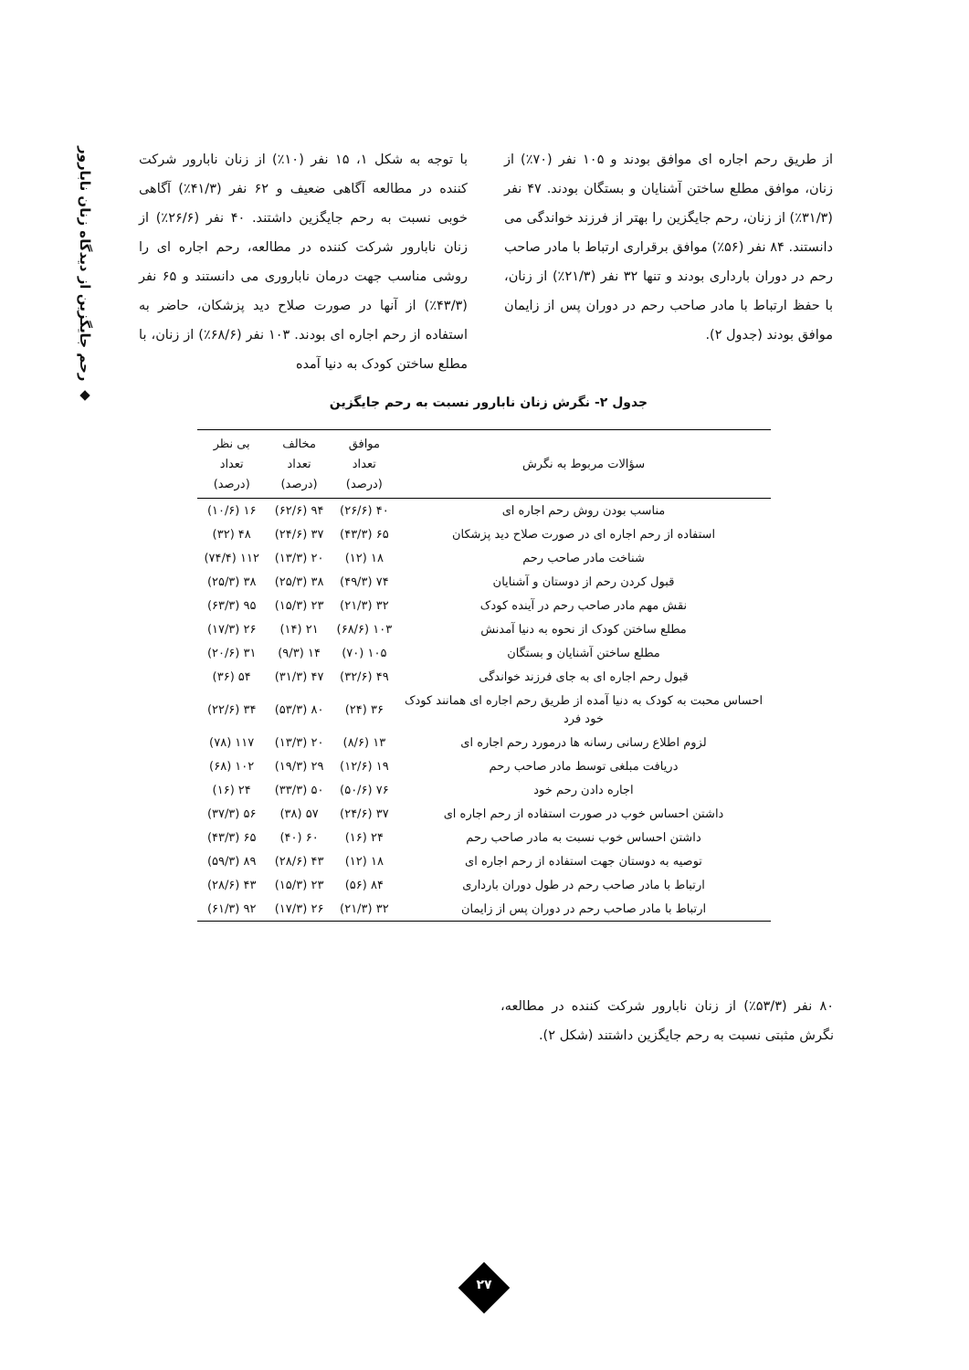◆ رحم جایگزین از دیدگاه زنان نابارور
با توجه به شکل ۱، ۱۵ نفر (۱۰٪) از زنان نابارور شرکت کننده در مطالعه آگاهی ضعیف و ۶۲ نفر (۴۱/۳٪) آگاهی خوبی نسبت به رحم جایگزین داشتند. ۴۰ نفر (۲۶/۶٪) از زنان نابارور شرکت کننده در مطالعه، رحم اجاره ای را روشی مناسب جهت درمان ناباروری می دانستند و ۶۵ نفر (۴۳/۳٪) از آنها در صورت صلاح دید پزشکان، حاضر به استفاده از رحم اجاره ای بودند. ۱۰۳ نفر (۶۸/۶٪) از زنان، با مطلع ساختن کودک به دنیا آمده
از طریق رحم اجاره ای موافق بودند و ۱۰۵ نفر (۷۰٪) از زنان، موافق مطلع ساختن آشنایان و بستگان بودند. ۴۷ نفر (۳۱/۳٪) از زنان، رحم جایگزین را بهتر از فرزند خواندگی می دانستند. ۸۴ نفر (۵۶٪) موافق برقراری ارتباط با مادر صاحب رحم در دوران بارداری بودند و تنها ۳۲ نفر (۲۱/۳٪) از زنان، با حفظ ارتباط با مادر صاحب رحم در دوران پس از زایمان موافق بودند (جدول ۲).
جدول ۲- نگرش زنان نابارور نسبت به رحم جایگزین
| سؤالات مربوط به نگرش | موافق تعداد (درصد) | مخالف تعداد (درصد) | بی نظر تعداد (درصد) |
| --- | --- | --- | --- |
| مناسب بودن روش رحم اجاره ای | ۴۰ (۲۶/۶) | ۹۴ (۶۲/۶) | ۱۶ (۱۰/۶) |
| استفاده از رحم اجاره ای در صورت صلاح دید پزشکان | ۶۵ (۴۳/۳) | ۳۷ (۲۴/۶) | ۴۸ (۳۲) |
| شناخت مادر صاحب رحم | ۱۸ (۱۲) | ۲۰ (۱۳/۳) | ۱۱۲ (۷۴/۴) |
| قبول کردن رحم از دوستان و آشنایان | ۷۴ (۴۹/۳) | ۳۸ (۲۵/۳) | ۳۸ (۲۵/۳) |
| نقش مهم مادر صاحب رحم در آینده کودک | ۳۲ (۲۱/۳) | ۲۳ (۱۵/۳) | ۹۵ (۶۳/۳) |
| مطلع ساختن کودک از نحوه به دنیا آمدنش | ۱۰۳ (۶۸/۶) | ۲۱ (۱۴) | ۲۶ (۱۷/۳) |
| مطلع ساختن آشنایان و بستگان | ۱۰۵ (۷۰) | ۱۴ (۹/۳) | ۳۱ (۲۰/۶) |
| قبول رحم اجاره ای به جای فرزند خواندگی | ۴۹ (۳۲/۶) | ۴۷ (۳۱/۳) | ۵۴ (۳۶) |
| احساس محبت به کودک به دنیا آمده از طریق رحم اجاره ای همانند کودک خود فرد | ۳۶ (۲۴) | ۸۰ (۵۳/۳) | ۳۴ (۲۲/۶) |
| لزوم اطلاع رسانی رسانه ها درمورد رحم اجاره ای | ۱۳ (۸/۶) | ۲۰ (۱۳/۳) | ۱۱۷ (۷۸) |
| دریافت مبلغی توسط مادر صاحب رحم | ۱۹ (۱۲/۶) | ۲۹ (۱۹/۳) | ۱۰۲ (۶۸) |
| اجاره دادن رحم خود | ۷۶ (۵۰/۶) | ۵۰ (۳۳/۳) | ۲۴ (۱۶) |
| داشتن احساس خوب در صورت استفاده از رحم اجاره ای | ۳۷ (۲۴/۶) | ۵۷ (۳۸) | ۵۶ (۳۷/۳) |
| داشتن احساس خوب نسبت به مادر صاحب رحم | ۲۴ (۱۶) | ۶۰ (۴۰) | ۶۵ (۴۳/۳) |
| توصیه به دوستان جهت استفاده از رحم اجاره ای | ۱۸ (۱۲) | ۴۳ (۲۸/۶) | ۸۹ (۵۹/۳) |
| ارتباط با مادر صاحب رحم در طول دوران بارداری | ۸۴ (۵۶) | ۲۳ (۱۵/۳) | ۴۳ (۲۸/۶) |
| ارتباط با مادر صاحب رحم در دوران پس از زایمان | ۳۲ (۲۱/۳) | ۲۶ (۱۷/۳) | ۹۲ (۶۱/۳) |
۸۰ نفر (۵۳/۳٪) از زنان نابارور شرکت کننده در مطالعه، نگرش مثبتی نسبت به رحم جایگزین داشتند (شکل ۲).
۲۷